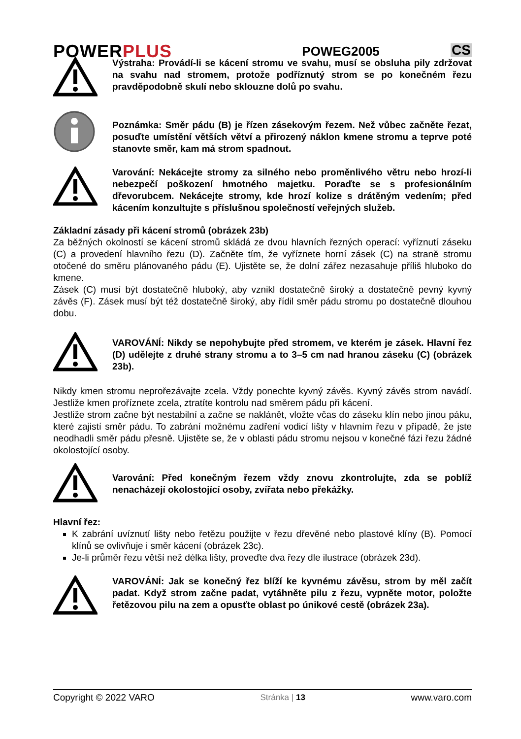POWERPLUS
POWEG2005
CS
Výstraha: Provádí-li se kácení stromu ve svahu, musí se obsluha pily zdržovat na svahu nad stromem, protože podříznutý strom se po konečném řezu pravděpodobně skulí nebo sklouzne dolů po svahu.
Poznámka: Směr pádu (B) je řízen zásekovým řezem. Než vůbec začněte řezat, posuďte umístění větších větví a přirozený náklon kmene stromu a teprve poté stanovte směr, kam má strom spadnout.
Varování: Nekácejte stromy za silného nebo proměnlivého větru nebo hrozí-li nebezpečí poškození hmotného majetku. Poraďte se s profesionálním dřevorubcem. Nekácejte stromy, kde hrozí kolize s drátěným vedením; před kácením konzultujte s příslušnou společností veřejných služeb.
Základní zásady při kácení stromů (obrázek 23b)
Za běžných okolností se kácení stromů skládá ze dvou hlavních řezných operací: vyříznutí záseku (C) a provedení hlavního řezu (D). Začněte tím, že vyříznete horní zásek (C) na straně stromu otočené do směru plánovaného pádu (E). Ujistěte se, že dolní zářez nezasahuje příliš hluboko do kmene.
Zásek (C) musí být dostatečně hluboký, aby vznikl dostatečně široký a dostatečně pevný kyvný závěs (F). Zásek musí být též dostatečně široký, aby řídil směr pádu stromu po dostatečně dlouhou dobu.
VAROVÁNÍ: Nikdy se nepohybujte před stromem, ve kterém je zásek. Hlavní řez (D) udělejte z druhé strany stromu a to 3–5 cm nad hranou záseku (C) (obrázek 23b).
Nikdy kmen stromu neprořezávajte zcela. Vždy ponechte kyvný závěs. Kyvný závěs strom navádí. Jestliže kmen proříznete zcela, ztratíte kontrolu nad směrem pádu při kácení.
Jestliže strom začne být nestabilní a začne se naklánět, vložte včas do záseku klín nebo jinou páku, které zajistí směr pádu. To zabrání možnému zadření vodicí lišty v hlavním řezu v případě, že jste neodhadli směr pádu přesně. Ujistěte se, že v oblasti pádu stromu nejsou v konečné fázi řezu žádné okolostojící osoby.
Varování: Před konečným řezem vždy znovu zkontrolujte, zda se poblíž nenacházejí okolostojící osoby, zvířata nebo překážky.
Hlavní řez:
K zabrání uvíznutí lišty nebo řetězu použijte v řezu dřevěné nebo plastové klíny (B). Pomocí klínů se ovlivňuje i směr kácení (obrázek 23c).
Je-li průměr řezu větší než délka lišty, proveďte dva řezy dle ilustrace (obrázek 23d).
VAROVÁNÍ: Jak se konečný řez blíží ke kyvnému závěsu, strom by měl začít padat. Když strom začne padat, vytáhněte pilu z řezu, vypněte motor, položte řetězovou pilu na zem a opusťte oblast po únikové cestě (obrázek 23a).
Copyright © 2022 VARO Stránka | 13 www.varo.com